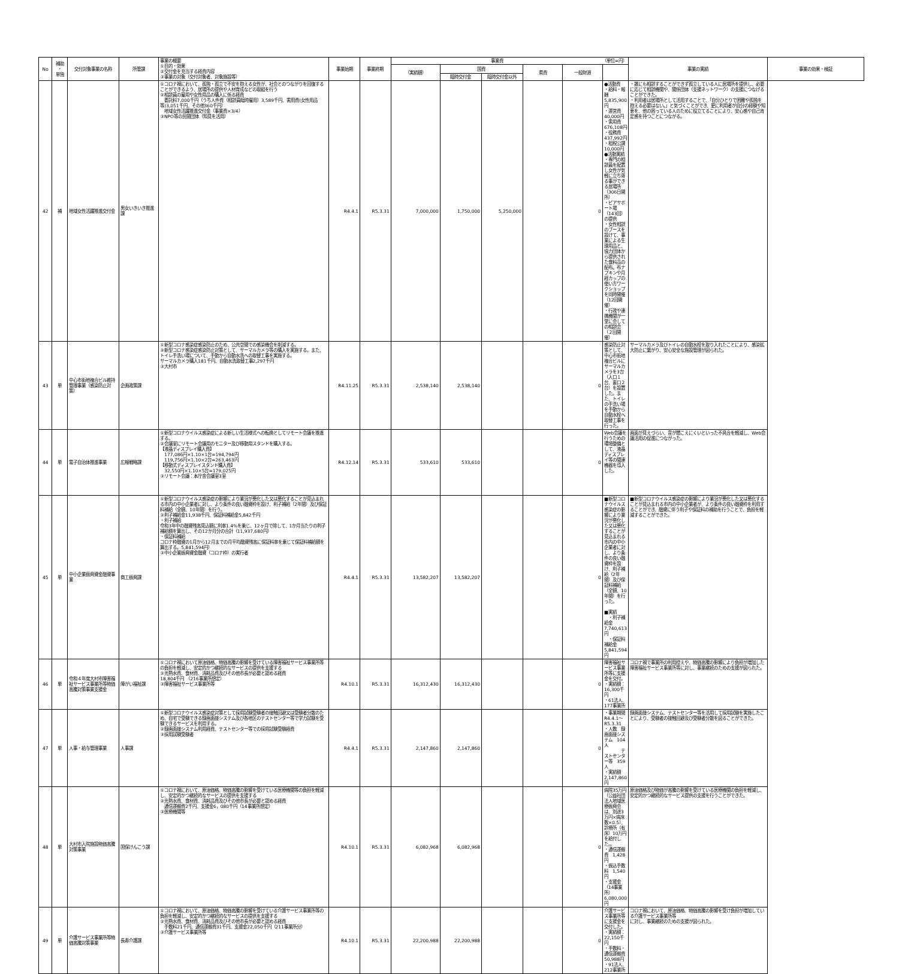| No | 補助 ・ 単独 | 交付対象事業の名称 | 所管課 | 事業の概要 ①目的・効果 ②交付金を充当する経費内容 ③事業の対象（交付対象者、対象施設等） | 事業始期 | 事業終期 | 事業費 （単位=円） | | | | | | 事業の実績 | 事業の効果・検証 |
| --- | --- | --- | --- | --- | --- | --- | --- | --- | --- | --- | --- | --- | --- | --- |
| | | | | | | | （実績額） | 国費 | | 県費 | 一般財源 | | | |
| | | | | | | | | 臨時交付金 | 臨時交付金以外 | | | | | |
| 42 | 補 | 地域女性活躍推進交付金 | 男女いきいき推進課 | ①コロナ禍において、孤独・孤立で不安を抱える女性が、社会とのつながりを回復することができるよう、居場所の提供や人材育成などの取組を行う ②相談員の雇用や女性用品の購入に係る経費 委託料7,000千円（うち人件費（相談員臨時雇用）3,589千円、需用費(女性用品等)3,051千円、その他360千円） 地域女性活躍推進交付金（事業費×3/4） ③NPO等の民間団体（知見を活用） | R4.4.1 | R5.3.31 | 7,000,000 | 1,750,000 | 5,250,000 | | 0 | ●活動費 ・給料・報酬 5,835,900円 ・運営費 40,000円 ・需用費 676,108円 ・役務費 437,992円 ・租税公課 10,000円 ●活動実績 ・専門の相談員を配置し女性が気軽に立ち寄る事ができる居場所（306日開所） ・ピアサポート場（143回）の提供 ・女性相談のブースを設けて、事業による生理用品と、協力団体から提供された食料品の配布。布ナプキンや月経カップの使い方ワークショップを同時開催（12回開催） ・行政や連携機関が一堂に会しての相談会（２回開催） | ・誰にも相談することができず孤立している人に居場所を提供し、必要に応じて相談機関や、関係団体（支援ネットワーク）の支援につなげることができた。 ・利用者は居場所として活用することで、「自分ひとりで困難や孤独を抱える必要はない。」と気づくことができ、更に利用者が自分の経験や知恵を、他の困っている人のために役立てることにより、安心感や自己肯定感を持つことにつながる。 | |
| 43 | 単 | 中心市街地複合ビル維持管理事業（感染防止対策） | 企画政策課 | ①新型コロナ感染症感染防止のため、公共空間での感染機会を削減する。 ②新型コロナ感染症感染防止対策として、サーマルカメラ等の購入を実施する。また、トイレ手洗い場について、手動から自動水洗への取替工事を実施する。 サーマルカメラ購入181千円、自動水洗取替工事2,297千円 ③大村市 | R4.11.25 | R5.3.31 | 2,538,140 | 2,538,140 | | | 0 | 感染防止対策として、中心市街地複合ビルにサーマルカメラを3台（入口１台、裏口２台）を設置した。また、トイレの手洗い場を手動から自動水栓へ取替工事を行った。 | サーマルカメラ及びトイレの自動水栓を取り入れたことにより、感染拡大防止に繋がり、安心安全な施設管理が図られた。 | |
| 44 | 単 | 電子自治体推進事業 | 広報戦略課 | ①新型コロナウイルス感染症による新しい生活様式への転換としてリモート会議を推進する。 ②会議室にリモート会議用のモニター及び移動用スタンドを購入する。 【液晶ディスプレイ購入費】 177,086円×1.10×1台=194,794円 119,756円×1.10×2台=263,463円 【移動式ディスプレイスタンド購入費】 32,550円×1.10×5台=179,025円 ③リモート会議：本庁舎会議室3室 | R4.12.14 | R5.3.31 | 533,610 | 533,610 | | | 0 | Web会議を行うための環境整備として、液晶ディスプレイ等の関連機器を導入した。 | 画面が見えづらい、音が聞こえにくいといった不具合を軽減し、Web会議活用の促進につながった。 | |
| 45 | 単 | 中小企業振興資金融資事業 | 商工振興課 | ①新型コロナウイルス感染症の影響により業況が悪化した又は悪化することが見込まれる市内の中小企業者に対し、より条件の良い融資枠を設け、利子補給（2年間）及び保証料補給（全額、10年間）を行う。 ②利子補給金11,938千円、保証料補給金5,842千円 ・利子補給 令和3年中の融資残高見込額に利率1.4%を乗じ、12ヶ月で除して、1か月当たりの利子補給額を算出し、その12か月分の合計（11,937,680円） ・保証料補給 コロナ枠融資の1月から12月までの月平均融資残高に保証料率を乗じて保証料補給額を算出する。5,841,594円） ③中小企業振興資金融資（コロナ枠）の実行者 | R4.4.1 | R5.3.31 | 13,582,207 | 13,582,207 | | | 0 | ■新型コロナウイルス感染症の影響により業況が悪化した又は悪化することが見込まれる市内の中小企業者に対し、より条件の良い融資枠を設け、利子補給（2年間）及び保証料補給（全額、10年間）を行った。 ■実績 ・利子補給金 7,740,613円 ・保証料補給金 5,841,594円 | ■新型コロナウイルス感染症の影響により業況が悪化した又は悪化することが見込まれる市内の中小企業者が、より条件の良い融資枠を利用することができ、融資に伴う利子や保証料の補助を行うことで、負担を軽減することができた。 | |
| 46 | 単 | 令和４年度大村市障害福祉サービス事業所等物価高騰対策事業支援金 | 障がい福祉課 | ①コロナ禍において原油価格、物価高騰の影響を受けている障害福祉サービス事業所等の負担を軽減し、安定的かつ継続的なサービスの提供を支援する ②光熱水費、食材費、消耗品費及びその他市長が必要と認める経費 18,804千円 （216事業所想定） ③障害福祉サービス事業所等 | R4.10.1 | R5.3.31 | 16,312,430 | 16,312,430 | | | 0 | 障害福祉サービス事業所等に支援金を交付。 ・実績額：16,300千円 ・61法人、177事業所 | コロナ禍で事業所の利用控えや、物価高騰の影響により負担が増加した障害福祉サービス事業所等に対し、事業継続のための支援が図られた。 | |
| 47 | 単 | 人事・給与管理事業 | 人事課 | ①新型コロナウイルス感染症対策として採用試験受験者の接触回避又は受験者分散のため、自宅で受験できる録画面接システム及び各地区のテストセンター等で学力試験を受験できるサービスを利用する。 ②録画面接システム利用経費、テストセンター等での採用試験受験経費 ③採用試験受験者 | R4.4.1 | R5.3.31 | 2,147,860 | 2,147,860 | | | 0 | ・事業期間 R4.4.1～R5.3.31 ・人数 録画面接システム 104人 テストセンター等 359人 ・実績額 2,147,860円 | 録画面接システム、テストセンター等を活用して採用試験を実施したことにより、受験者の接触回避及び受験者分散を図ることができた。 | |
| 48 | 単 | 大村市入院施設物価高騰対策事業 | 国保けんこう課 | ①コロナ禍において、原油価格、物価高騰の影響を受けている医療機関等の負担を軽減し、安定的かつ継続的なサービスの提供を支援する ②光熱水費、食材費、消耗品費及びその他市長が必要と認める経費 通信運搬費2千円、支援金6，080千円（14事業所想定） ③医療機関等 | R4.10.1 | R5.3.31 | 6,082,968 | 6,082,968 | | | 0 | 病院35万円（公益社団法人地域医療振興会は、別途3万円×病床数×0.5）、診療所（有床）10万円を給付した。。 ・通信運搬費 1,428円 ・振込手数料 1,540円 ・支援金（14事業所） 6,080,000円 | 原油価格及び物価が高騰の影響を受けている医療機関の負担を軽減し、安定的かつ継続的なサービス提供の支援を行うことができた。 | |
| 49 | 単 | 介護サービス事業所等物価高騰対策事業 | 長寿介護課 | ①コロナ禍において、原油価格、物価高騰の影響を受けている介護サービス事業所等の負担を軽減し、安定的かつ継続的なサービスの提供を支援する ②光熱水費、食材費、消耗品費及びその他市長が必要と認める経費 手数料21千円、通信運搬費31千円、支援金22,050千円（211事業所分） ③介護サービス事業所等 | R4.10.1 | R5.3.31 | 22,200,988 | 22,200,988 | | | 0 | 介護サービス事業所等に支援金を交付した。 ・実績額：22,150千円 ・手数料・通信運搬費 50,988円 ・91法人、212事業所 | コロナ禍において、原油価格、物価高騰の影響を受け負担が増加している介護サービス事業所等 に対し、事業継続のための支援が図られた。 | |